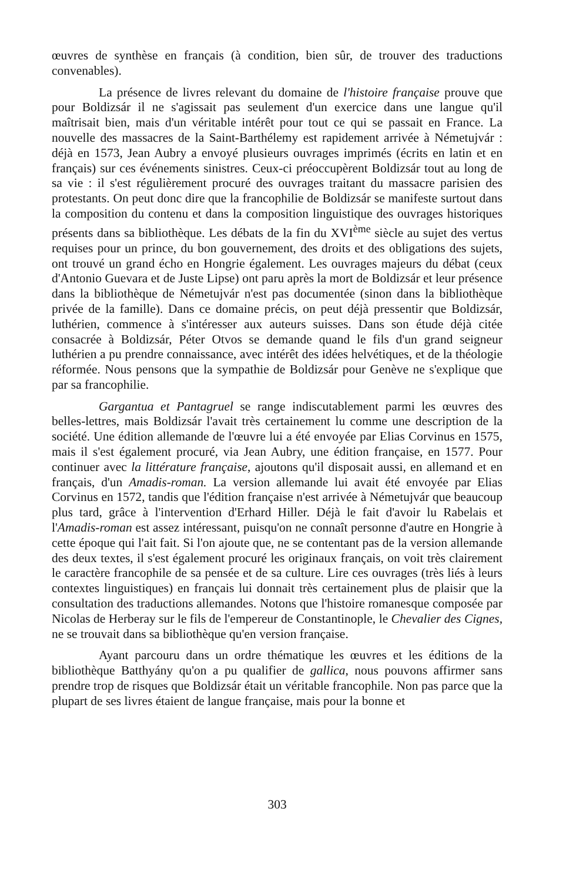œuvres de synthèse en français (à condition, bien sûr, de trouver des traductions convenables).
La présence de livres relevant du domaine de l'histoire française prouve que pour Boldizsár il ne s'agissait pas seulement d'un exercice dans une langue qu'il maîtrisait bien, mais d'un véritable intérêt pour tout ce qui se passait en France. La nouvelle des massacres de la Saint-Barthélemy est rapidement arrivée à Németujvár : déjà en 1573, Jean Aubry a envoyé plusieurs ouvrages imprimés (écrits en latin et en français) sur ces événements sinistres. Ceux-ci préoccupèrent Boldizsár tout au long de sa vie : il s'est régulièrement procuré des ouvrages traitant du massacre parisien des protestants. On peut donc dire que la francophilie de Boldizsár se manifeste surtout dans la composition du contenu et dans la composition linguistique des ouvrages historiques présents dans sa bibliothèque. Les débats de la fin du XVI<sup>ème</sup> siècle au sujet des vertus requises pour un prince, du bon gouvernement, des droits et des obligations des sujets, ont trouvé un grand écho en Hongrie également. Les ouvrages majeurs du débat (ceux d'Antonio Guevara et de Juste Lipse) ont paru après la mort de Boldizsár et leur présence dans la bibliothèque de Németujvár n'est pas documentée (sinon dans la bibliothèque privée de la famille). Dans ce domaine précis, on peut déjà pressentir que Boldizsár, luthérien, commence à s'intéresser aux auteurs suisses. Dans son étude déjà citée consacrée à Boldizsár, Péter Otvos se demande quand le fils d'un grand seigneur luthérien a pu prendre connaissance, avec intérêt des idées helvétiques, et de la théologie réformée. Nous pensons que la sympathie de Boldizsár pour Genève ne s'explique que par sa francophilie.
Gargantua et Pantagruel se range indiscutablement parmi les œuvres des belles-lettres, mais Boldizsár l'avait très certainement lu comme une description de la société. Une édition allemande de l'œuvre lui a été envoyée par Elias Corvinus en 1575, mais il s'est également procuré, via Jean Aubry, une édition française, en 1577. Pour continuer avec la littérature française, ajoutons qu'il disposait aussi, en allemand et en français, d'un Amadis-roman. La version allemande lui avait été envoyée par Elias Corvinus en 1572, tandis que l'édition française n'est arrivée à Németujvár que beaucoup plus tard, grâce à l'intervention d'Erhard Hiller. Déjà le fait d'avoir lu Rabelais et l'Amadis-roman est assez intéressant, puisqu'on ne connaît personne d'autre en Hongrie à cette époque qui l'ait fait. Si l'on ajoute que, ne se contentant pas de la version allemande des deux textes, il s'est également procuré les originaux français, on voit très clairement le caractère francophile de sa pensée et de sa culture. Lire ces ouvrages (très liés à leurs contextes linguistiques) en français lui donnait très certainement plus de plaisir que la consultation des traductions allemandes. Notons que l'histoire romanesque composée par Nicolas de Herberay sur le fils de l'empereur de Constantinople, le Chevalier des Cignes, ne se trouvait dans sa bibliothèque qu'en version française.
Ayant parcouru dans un ordre thématique les œuvres et les éditions de la bibliothèque Batthyány qu'on a pu qualifier de gallica, nous pouvons affirmer sans prendre trop de risques que Boldizsár était un véritable francophile. Non pas parce que la plupart de ses livres étaient de langue française, mais pour la bonne et
303